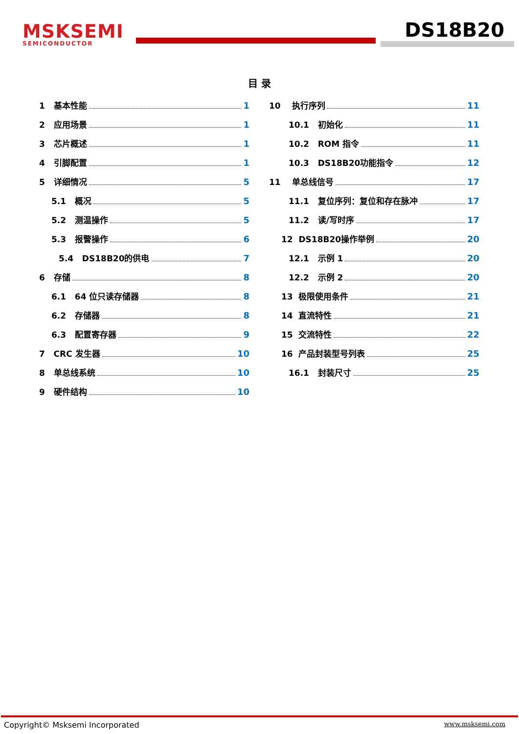MSKSEMI
SEMICONDUCTOR
DS18B20
目 录
1 基本性能 1
2 应用场景 1
3 芯片概述 1
4 引脚配置 1
5 详细情况 5
5.1 概况 5
5.2 测温操作 5
5.3 报警操作 6
5.4 DS18B20的供电 7
6 存储 8
6.1 64 位只读存储器 8
6.2 存储器 8
6.3 配置寄存器 9
7 CRC 发生器 10
8 单总线系统 10
9 硬件结构 10
10 执行序列 11
10.1 初始化 11
10.2 ROM 指令 11
10.3 DS18B20功能指令 12
11 单总线信号 17
11.1 复位序列：复位和存在脉冲 17
11.2 读/写时序 17
12 DS18B20操作举例 20
12.1 示例 1 20
12.2 示例 2 20
13 极限使用条件 21
14 直流特性 21
15 交流特性 22
16 产品封装型号列表 25
16.1 封装尺寸 25
Copyright© Msksemi Incorporated www.msksemi.com